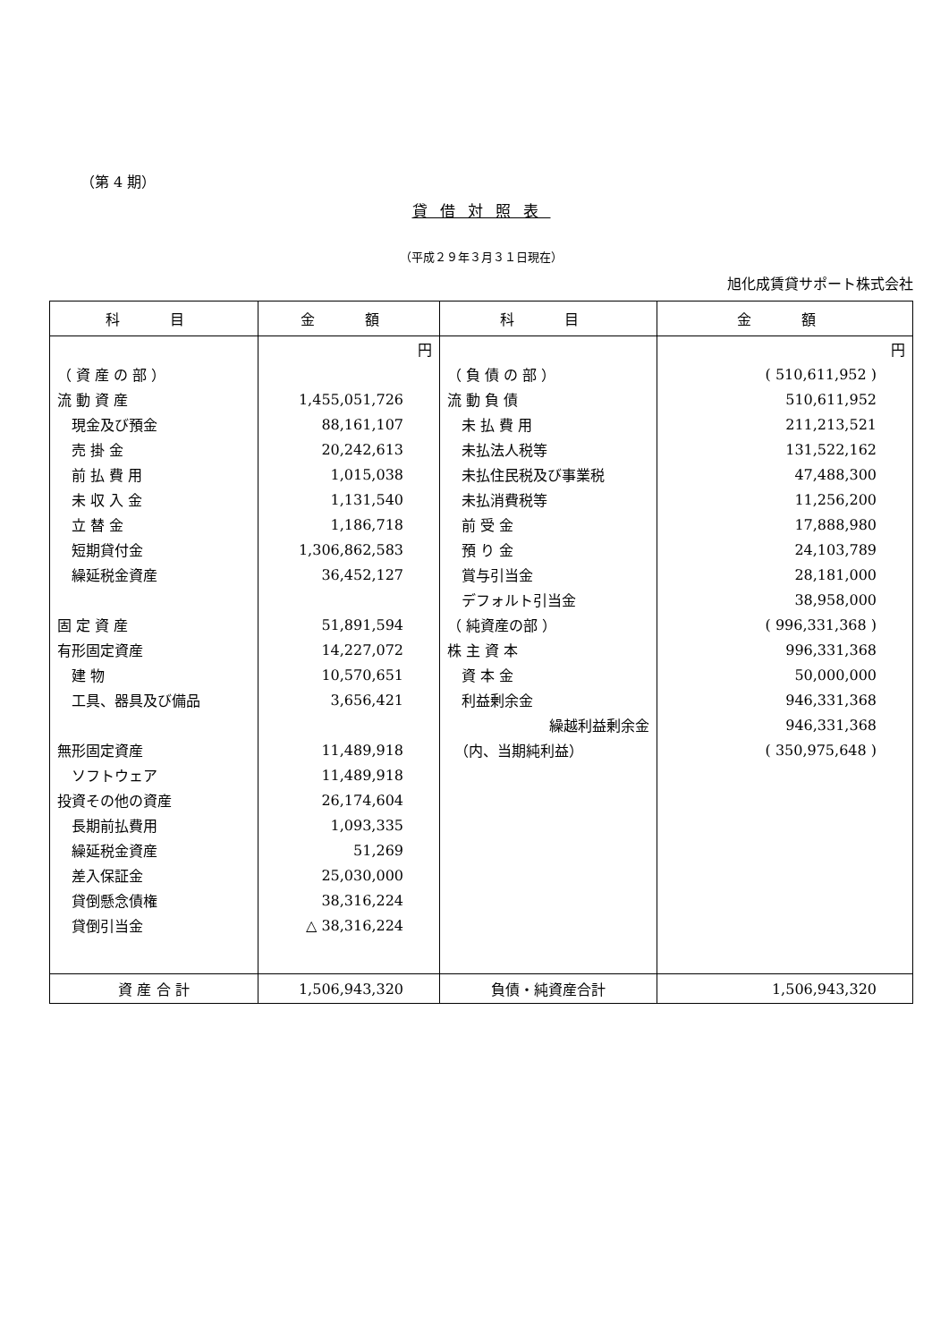（第 4 期）
貸借対照表
（平成２９年３月３１日現在）
旭化成賃貸サポート株式会社
| 科 目 | 金 額 | 科 目 | 金 額 |
| --- | --- | --- | --- |
| | 円 | | 円 |
| （ 資 産 の 部 ） | | （ 負 債 の 部 ） | ( 510,611,952 ) |
| 流 動 資 産 | 1,455,051,726 | 流 動 負 債 | 510,611,952 |
| 現金及び預金 | 88,161,107 | 未 払 費 用 | 211,213,521 |
| 売 掛 金 | 20,242,613 | 未払法人税等 | 131,522,162 |
| 前 払 費 用 | 1,015,038 | 未払住民税及び事業税 | 47,488,300 |
| 未 収 入 金 | 1,131,540 | 未払消費税等 | 11,256,200 |
| 立 替 金 | 1,186,718 | 前 受 金 | 17,888,980 |
| 短期貸付金 | 1,306,862,583 | 預 り 金 | 24,103,789 |
| 繰延税金資産 | 36,452,127 | 賞与引当金 | 28,181,000 |
| | | デフォルト引当金 | 38,958,000 |
| 固 定 資 産 | 51,891,594 | （ 純資産の部 ） | ( 996,331,368 ) |
| 有形固定資産 | 14,227,072 | 株 主 資 本 | 996,331,368 |
| 建 物 | 10,570,651 | 資 本 金 | 50,000,000 |
| 工具、器具及び備品 | 3,656,421 | 利益剰余金 | 946,331,368 |
| | | 繰越利益剰余金 | 946,331,368 |
| 無形固定資産 | 11,489,918 | （内、当期純利益） | ( 350,975,648 ) |
| ソフトウェア | 11,489,918 | | |
| 投資その他の資産 | 26,174,604 | | |
| 長期前払費用 | 1,093,335 | | |
| 繰延税金資産 | 51,269 | | |
| 差入保証金 | 25,030,000 | | |
| 貸倒懸念債権 | 38,316,224 | | |
| 貸倒引当金 | △ 38,316,224 | | |
| 資 産 合 計 | 1,506,943,320 | 負債・純資産合計 | 1,506,943,320 |